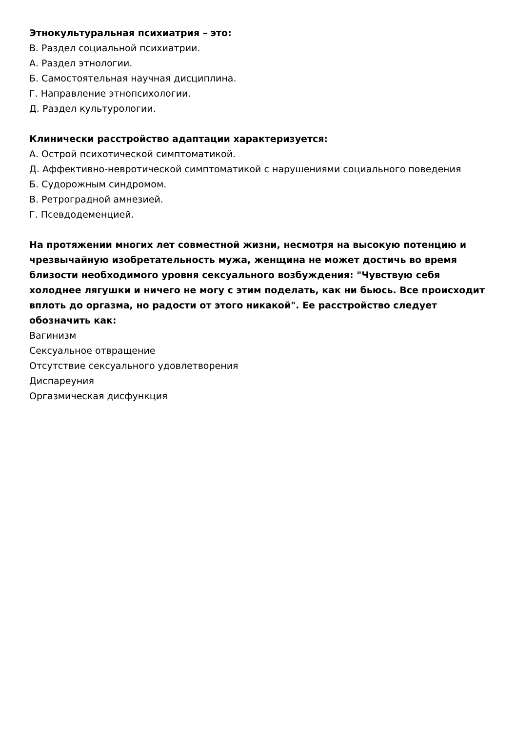Этнокультуральная психиатрия – это:
В. Раздел социальной психиатрии.
А. Раздел этнологии.
Б. Самостоятельная научная дисциплина.
Г. Направление этнопсихологии.
Д. Раздел культурологии.
Клинически расстройство адаптации характеризуется:
А. Острой психотической симптоматикой.
Д. Аффективно-невротической симптоматикой с нарушениями социального поведения
Б. Судорожным синдромом.
В. Ретроградной амнезией.
Г. Псевдодеменцией.
На протяжении многих лет совместной жизни, несмотря на высокую потенцию и чрезвычайную изобретательность мужа, женщина не может достичь во время близости необходимого уровня сексуального возбуждения: "Чувствую себя холоднее лягушки и ничего не могу с этим поделать, как ни бьюсь. Все происходит вплоть до оргазма, но радости от этого никакой". Ее расстройство следует обозначить как:
Вагинизм
Сексуальное отвращение
Отсутствие сексуального удовлетворения
Диспареуния
Оргазмическая дисфункция